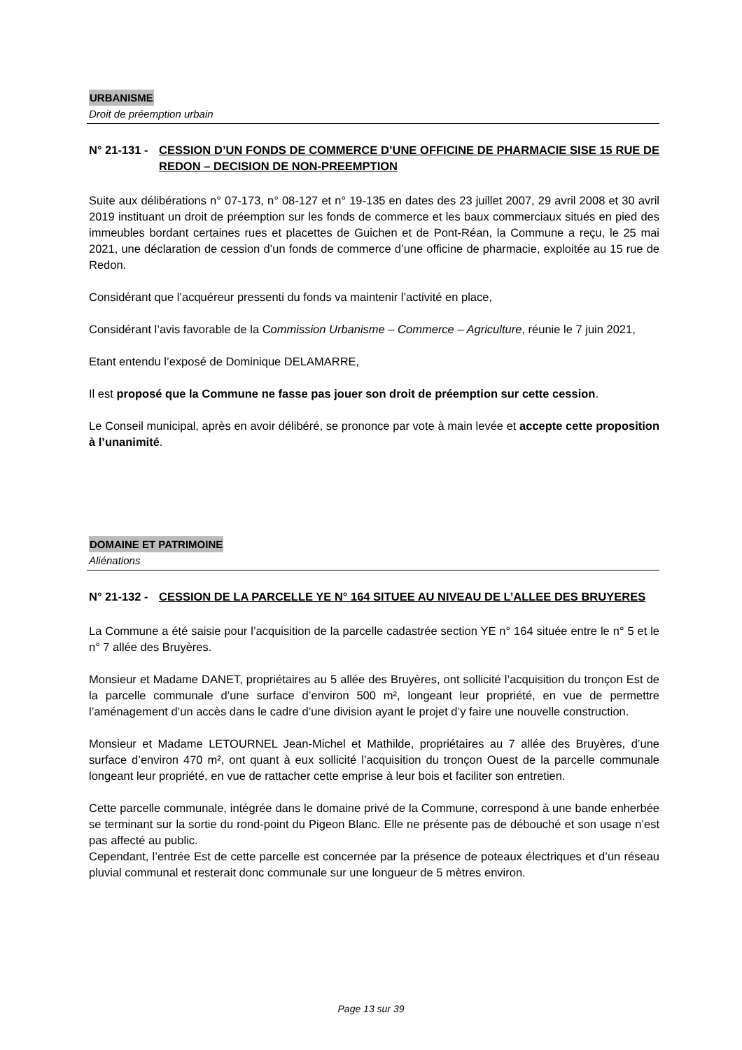URBANISME
Droit de préemption urbain
N° 21-131 -
CESSION D’UN FONDS DE COMMERCE D’UNE OFFICINE DE PHARMACIE SISE 15 RUE DE REDON – DECISION DE NON-PREEMPTION
Suite aux délibérations n° 07-173, n° 08-127 et n° 19-135 en dates des 23 juillet 2007, 29 avril 2008 et 30 avril 2019 instituant un droit de préemption sur les fonds de commerce et les baux commerciaux situés en pied des immeubles bordant certaines rues et placettes de Guichen et de Pont-Réan, la Commune a reçu, le 25 mai 2021, une déclaration de cession d’un fonds de commerce d’une officine de pharmacie, exploitée au 15 rue de Redon.
Considérant que l’acquéreur pressenti du fonds va maintenir l’activité en place,
Considérant l’avis favorable de la Commission Urbanisme – Commerce – Agriculture, réunie le 7 juin 2021,
Etant entendu l’exposé de Dominique DELAMARRE,
Il est proposé que la Commune ne fasse pas jouer son droit de préemption sur cette cession.
Le Conseil municipal, après en avoir délibéré, se prononce par vote à main levée et accepte cette proposition à l’unanimité.
DOMAINE ET PATRIMOINE
Aliénations
N° 21-132 -
CESSION DE LA PARCELLE YE N° 164 SITUEE AU NIVEAU DE L’ALLEE DES BRUYERES
La Commune a été saisie pour l’acquisition de la parcelle cadastrée section YE n° 164 située entre le n° 5 et le n° 7 allée des Bruyères.
Monsieur et Madame DANET, propriétaires au 5 allée des Bruyères, ont sollicité l’acquisition du tronçon Est de la parcelle communale d’une surface d’environ 500 m², longeant leur propriété, en vue de permettre l’aménagement d’un accès dans le cadre d’une division ayant le projet d’y faire une nouvelle construction.
Monsieur et Madame LETOURNEL Jean-Michel et Mathilde, propriétaires au 7 allée des Bruyères, d’une surface d’environ 470 m², ont quant à eux sollicité l’acquisition du tronçon Ouest de la parcelle communale longeant leur propriété, en vue de rattacher cette emprise à leur bois et faciliter son entretien.
Cette parcelle communale, intégrée dans le domaine privé de la Commune, correspond à une bande enherbée se terminant sur la sortie du rond-point du Pigeon Blanc. Elle ne présente pas de débouché et son usage n’est pas affecté au public.
Cependant, l’entrée Est de cette parcelle est concernée par la présence de poteaux électriques et d’un réseau pluvial communal et resterait donc communale sur une longueur de 5 mètres environ.
Page 13 sur 39